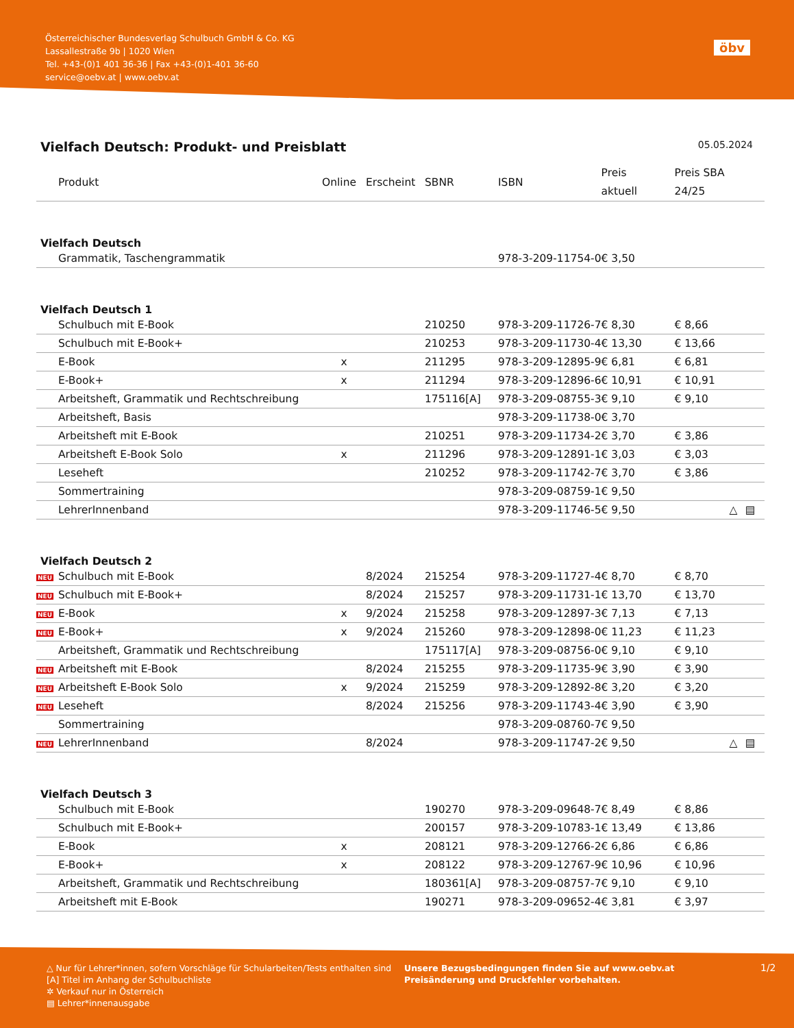Österreichischer Bundesverlag Schulbuch GmbH & Co. KG
Lassallestraße 9b | 1020 Wien
Tel. +43-(0)1 401 36-36 | Fax +43-(0)1-401 36-60
service@oebv.at | www.oebv.at
öbv
Vielfach Deutsch: Produkt- und Preisblatt 05.05.2024
| | Produkt | Online | Erscheint | SBNR | ISBN | Preis aktuell | Preis SBA 24/25 | | |
| --- | --- | --- | --- | --- | --- | --- | --- | --- | --- |
| Vielfach Deutsch | | | | | | | | | |
| | Grammatik, Taschengrammatik | | | | 978-3-209-11754-0 | € 3,50 | | | |
| Vielfach Deutsch 1 | | | | | | | | | |
| | Schulbuch mit E-Book | | | 210250 | 978-3-209-11726-7 | € 8,30 | € 8,66 | | |
| | Schulbuch mit E-Book+ | | | 210253 | 978-3-209-11730-4 | € 13,30 | € 13,66 | | |
| | E-Book | x | | 211295 | 978-3-209-12895-9 | € 6,81 | € 6,81 | | |
| | E-Book+ | x | | 211294 | 978-3-209-12896-6 | € 10,91 | € 10,91 | | |
| | Arbeitsheft, Grammatik und Rechtschreibung | | | 175116[A] | 978-3-209-08755-3 | € 9,10 | € 9,10 | | |
| | Arbeitsheft, Basis | | | | 978-3-209-11738-0 | € 3,70 | | | |
| | Arbeitsheft mit E-Book | | | 210251 | 978-3-209-11734-2 | € 3,70 | € 3,86 | | |
| | Arbeitsheft E-Book Solo | x | | 211296 | 978-3-209-12891-1 | € 3,03 | € 3,03 | | |
| | Leseheft | | | 210252 | 978-3-209-11742-7 | € 3,70 | € 3,86 | | |
| | Sommertraining | | | | 978-3-209-08759-1 | € 9,50 | | | |
| | LehrerInnenband | | | | 978-3-209-11746-5 | € 9,50 | | △ | ▤ |
| Vielfach Deutsch 2 | | | | | | | | | |
| NEU | Schulbuch mit E-Book | | 8/2024 | 215254 | 978-3-209-11727-4 | € 8,70 | € 8,70 | | |
| NEU | Schulbuch mit E-Book+ | | 8/2024 | 215257 | 978-3-209-11731-1 | € 13,70 | € 13,70 | | |
| NEU | E-Book | x | 9/2024 | 215258 | 978-3-209-12897-3 | € 7,13 | € 7,13 | | |
| NEU | E-Book+ | x | 9/2024 | 215260 | 978-3-209-12898-0 | € 11,23 | € 11,23 | | |
| | Arbeitsheft, Grammatik und Rechtschreibung | | | 175117[A] | 978-3-209-08756-0 | € 9,10 | € 9,10 | | |
| NEU | Arbeitsheft mit E-Book | | 8/2024 | 215255 | 978-3-209-11735-9 | € 3,90 | € 3,90 | | |
| NEU | Arbeitsheft E-Book Solo | x | 9/2024 | 215259 | 978-3-209-12892-8 | € 3,20 | € 3,20 | | |
| NEU | Leseheft | | 8/2024 | 215256 | 978-3-209-11743-4 | € 3,90 | € 3,90 | | |
| | Sommertraining | | | | 978-3-209-08760-7 | € 9,50 | | | |
| NEU | LehrerInnenband | | 8/2024 | | 978-3-209-11747-2 | € 9,50 | | △ | ▤ |
| Vielfach Deutsch 3 | | | | | | | | | |
| | Schulbuch mit E-Book | | | 190270 | 978-3-209-09648-7 | € 8,49 | € 8,86 | | |
| | Schulbuch mit E-Book+ | | | 200157 | 978-3-209-10783-1 | € 13,49 | € 13,86 | | |
| | E-Book | x | | 208121 | 978-3-209-12766-2 | € 6,86 | € 6,86 | | |
| | E-Book+ | x | | 208122 | 978-3-209-12767-9 | € 10,96 | € 10,96 | | |
| | Arbeitsheft, Grammatik und Rechtschreibung | | | 180361[A] | 978-3-209-08757-7 | € 9,10 | € 9,10 | | |
| | Arbeitsheft mit E-Book | | | 190271 | 978-3-209-09652-4 | € 3,81 | € 3,97 | | |
△ Nur für Lehrer*innen, sofern Vorschläge für Schularbeiten/Tests enthalten sind
[A] Titel im Anhang der Schulbuchliste
✲ Verkauf nur in Österreich
▤ Lehrer*innenausgabe
Unsere Bezugsbedingungen finden Sie auf www.oebv.at
Preisänderung und Druckfehler vorbehalten.
1/2